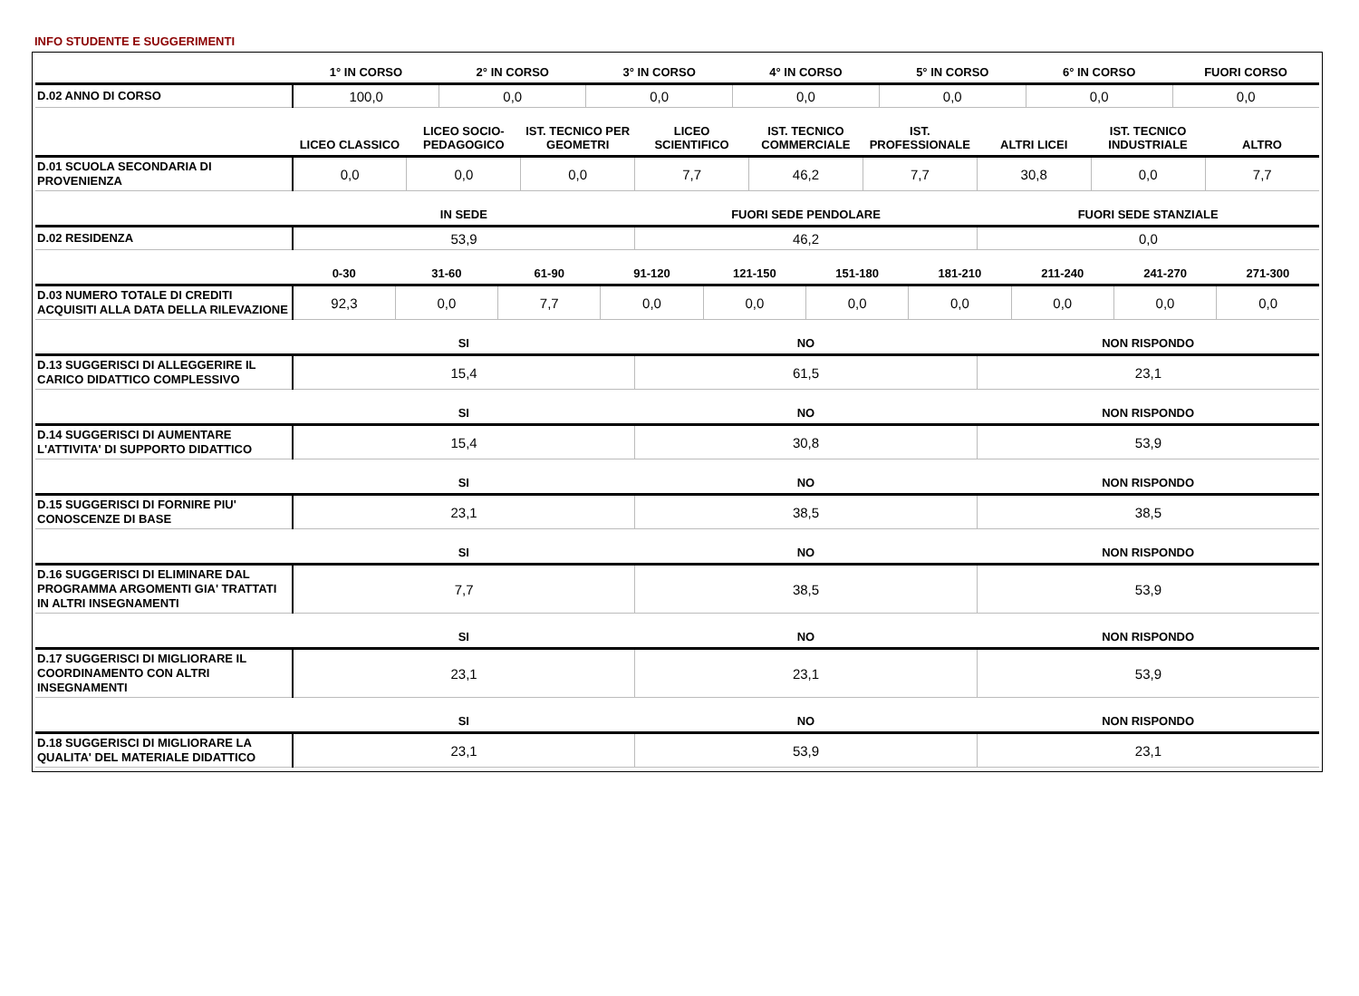INFO STUDENTE E SUGGERIMENTI
| | 1° IN CORSO | 2° IN CORSO | 3° IN CORSO | 4° IN CORSO | 5° IN CORSO | 6° IN CORSO | FUORI CORSO |
| --- | --- | --- | --- | --- | --- | --- | --- |
| D.02 ANNO DI CORSO | 100,0 | 0,0 | 0,0 | 0,0 | 0,0 | 0,0 | 0,0 |
| | LICEO CLASSICO | LICEO SOCIO-PEDAGOGICO | IST. TECNICO PER GEOMETRI | LICEO SCIENTIFICO | IST. TECNICO COMMERCIALE | IST. PROFESSIONALE | ALTRI LICEI | IST. TECNICO INDUSTRIALE | ALTRO |
| --- | --- | --- | --- | --- | --- | --- | --- | --- | --- |
| D.01 SCUOLA SECONDARIA DI PROVENIENZA | 0,0 | 0,0 | 0,0 | 7,7 | 46,2 | 7,7 | 30,8 | 0,0 | 7,7 |
| | IN SEDE | FUORI SEDE PENDOLARE | FUORI SEDE STANZIALE |
| --- | --- | --- | --- |
| D.02 RESIDENZA | 53,9 | 46,2 | 0,0 |
| | 0-30 | 31-60 | 61-90 | 91-120 | 121-150 | 151-180 | 181-210 | 211-240 | 241-270 | 271-300 |
| --- | --- | --- | --- | --- | --- | --- | --- | --- | --- | --- |
| D.03 NUMERO TOTALE DI CREDITI ACQUISITI ALLA DATA DELLA RILEVAZIONE | 92,3 | 0,0 | 7,7 | 0,0 | 0,0 | 0,0 | 0,0 | 0,0 | 0,0 | 0,0 |
| | SI | NO | NON RISPONDO |
| --- | --- | --- | --- |
| D.13 SUGGERISCI DI ALLEGGERIRE IL CARICO DIDATTICO COMPLESSIVO | 15,4 | 61,5 | 23,1 |
| | SI | NO | NON RISPONDO |
| --- | --- | --- | --- |
| D.14 SUGGERISCI DI AUMENTARE L'ATTIVITA' DI SUPPORTO DIDATTICO | 15,4 | 30,8 | 53,9 |
| | SI | NO | NON RISPONDO |
| --- | --- | --- | --- |
| D.15 SUGGERISCI DI FORNIRE PIU' CONOSCENZE DI BASE | 23,1 | 38,5 | 38,5 |
| | SI | NO | NON RISPONDO |
| --- | --- | --- | --- |
| D.16 SUGGERISCI DI ELIMINARE DAL PROGRAMMA ARGOMENTI GIA' TRATTATI IN ALTRI INSEGNAMENTI | 7,7 | 38,5 | 53,9 |
| | SI | NO | NON RISPONDO |
| --- | --- | --- | --- |
| D.17 SUGGERISCI DI MIGLIORARE IL COORDINAMENTO CON ALTRI INSEGNAMENTI | 23,1 | 23,1 | 53,9 |
| | SI | NO | NON RISPONDO |
| --- | --- | --- | --- |
| D.18 SUGGERISCI DI MIGLIORARE LA QUALITA' DEL MATERIALE DIDATTICO | 23,1 | 53,9 | 23,1 |